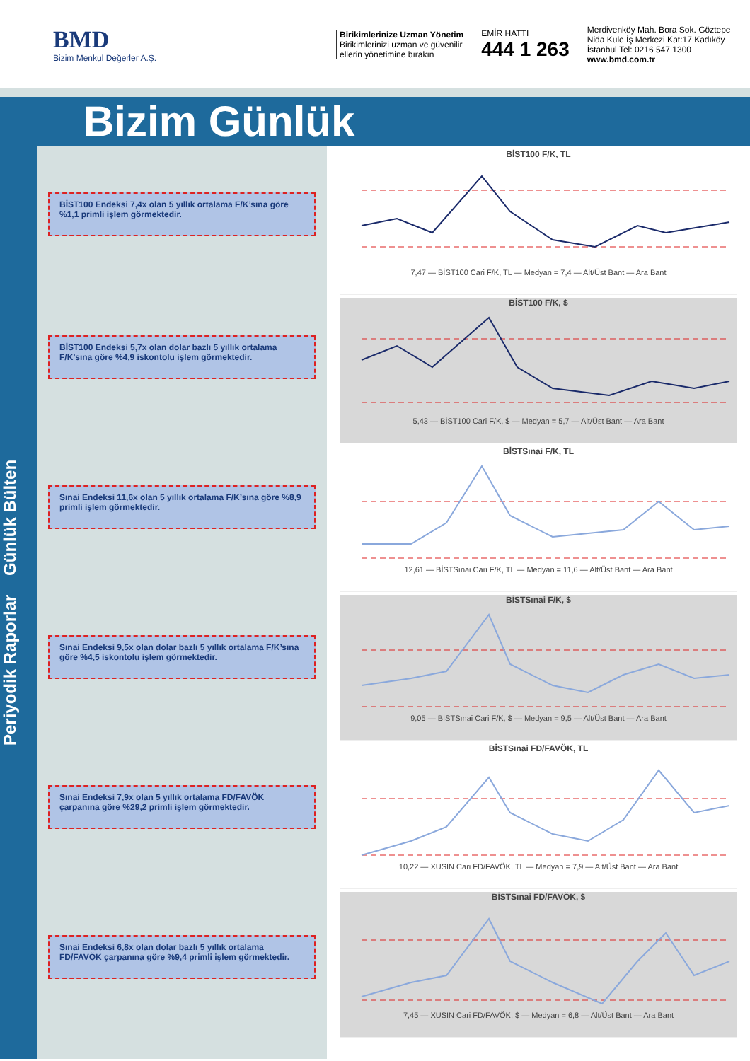BMD
Bizim Menkul Değerler A.Ş.
Birikimlerinize Uzman Yönetim
Birikimlerinizi uzman ve güvenilir
ellerin yönetimine bırakın
EMİR HATTI
444 1 263
Merdivenköy Mah. Bora Sok. Göztepe
Nida Kule İş Merkezi Kat:17 Kadıköy
İstanbul Tel: 0216 547 1300
www.bmd.com.tr
Bizim Günlük
Periyodik Raporlar Günlük Bülten
BİST100 Endeksi 7,4x olan 5 yıllık ortalama F/K’sına göre %1,1 primli işlem görmektedir.
BİST100 Endeksi 5,7x olan dolar bazlı 5 yıllık ortalama F/K’sına göre %4,9 iskontolu işlem görmektedir.
Sınai Endeksi 11,6x olan 5 yıllık ortalama F/K’sına göre %8,9 primli işlem görmektedir.
Sınai Endeksi 9,5x olan dolar bazlı 5 yıllık ortalama F/K’sına göre %4,5 iskontolu işlem görmektedir.
Sınai Endeksi 7,9x olan 5 yıllık ortalama FD/FAVÖK çarpanına göre %29,2 primli işlem görmektedir.
Sınai Endeksi 6,8x olan dolar bazlı 5 yıllık ortalama FD/FAVÖK çarpanına göre %9,4 primli işlem görmektedir.
BİST100 F/K, TL
7,47 — BİST100 Cari F/K, TL — Medyan = 7,4 — Alt/Üst Bant — Ara Bant
BİST100 F/K, $
5,43 — BİST100 Cari F/K, $ — Medyan = 5,7 — Alt/Üst Bant — Ara Bant
BİSTSınai F/K, TL
12,61 — BİSTSınai Cari F/K, TL — Medyan = 11,6 — Alt/Üst Bant — Ara Bant
BİSTSınai F/K, $
9,05 — BİSTSınai Cari F/K, $ — Medyan = 9,5 — Alt/Üst Bant — Ara Bant
BİSTSınai FD/FAVÖK, TL
10,22 — XUSIN Cari FD/FAVÖK, TL — Medyan = 7,9 — Alt/Üst Bant — Ara Bant
BİSTSınai FD/FAVÖK, $
7,45 — XUSIN Cari FD/FAVÖK, $ — Medyan = 6,8 — Alt/Üst Bant — Ara Bant